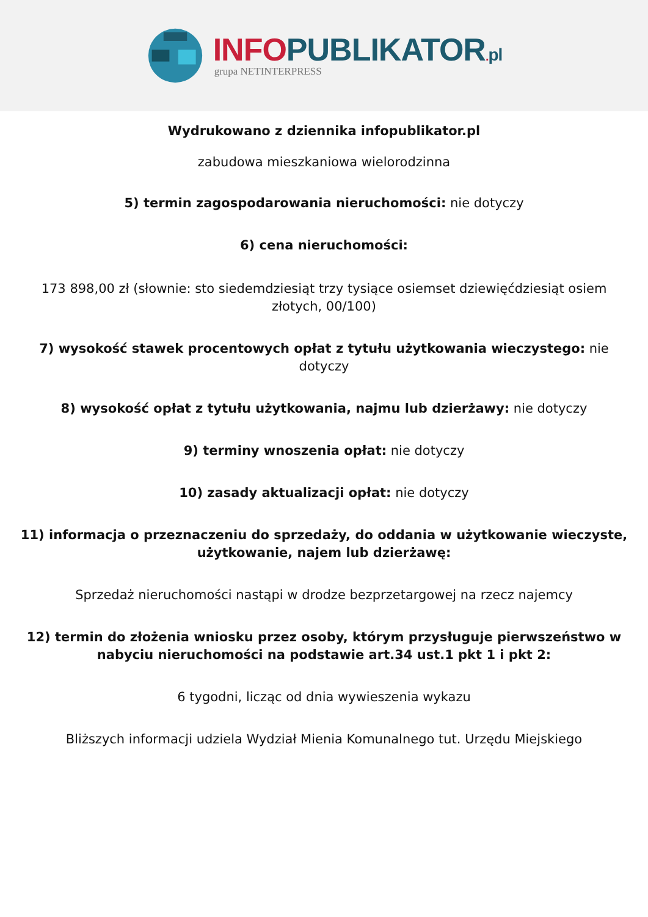INFO PUBLIKATOR. pl
grupa NETINTERPRESS
Wydrukowano z dziennika infopublikator.pl
zabudowa mieszkaniowa wielorodzinna
5) termin zagospodarowania nieruchomości: nie dotyczy
6) cena nieruchomości:
173 898,00 zł (słownie: sto siedemdziesiąt trzy tysiące osiemset dziewięćdziesiąt osiem złotych, 00/100)
7) wysokość stawek procentowych opłat z tytułu użytkowania wieczystego: nie dotyczy
8) wysokość opłat z tytułu użytkowania, najmu lub dzierżawy: nie dotyczy
9) terminy wnoszenia opłat: nie dotyczy
10) zasady aktualizacji opłat: nie dotyczy
11) informacja o przeznaczeniu do sprzedaży, do oddania w użytkowanie wieczyste, użytkowanie, najem lub dzierżawę:
Sprzedaż nieruchomości nastąpi w drodze bezprzetargowej na rzecz najemcy
12) termin do złożenia wniosku przez osoby, którym przysługuje pierwszeństwo w nabyciu nieruchomości na podstawie art.34 ust.1 pkt 1 i pkt 2:
6 tygodni, licząc od dnia wywieszenia wykazu
Bliższych informacji udziela Wydział Mienia Komunalnego tut. Urzędu Miejskiego